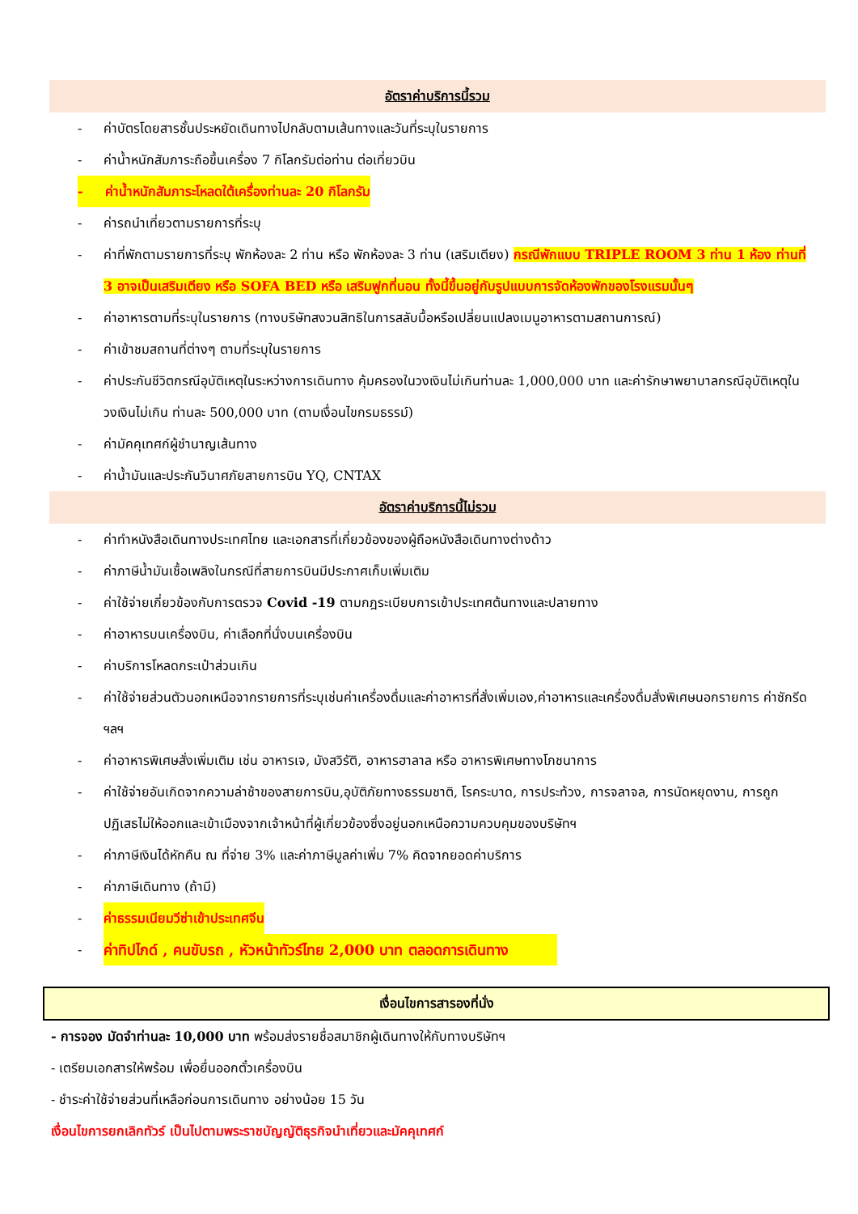อัตราค่าบริการนี้รวม
- ค่าบัตรโดยสารชั้นประหยัดเดินทางไปกลับตามเส้นทางและวันที่ระบุในรายการ
- ค่าน้ำหนักสัมภาระถือขึ้นเครื่อง 7 กิโลกรัมต่อท่าน ต่อเที่ยวบิน
- ค่าน้ำหนักสัมภาระโหลดใต้เครื่องท่านละ 20 กิโลกรัม
- ค่ารถนำเที่ยวตามรายการที่ระบุ
- ค่าที่พักตามรายการที่ระบุ พักห้องละ 2 ท่าน หรือ พักห้องละ 3 ท่าน (เสริมเตียง) กรณีพักแบบ TRIPLE ROOM 3 ท่าน 1 ห้อง ท่านที่ 3 อาจเป็นเสริมเตียง หรือ SOFA BED หรือ เสริมฟูกที่นอน ทั้งนี้ขึ้นอยู่กับรูปแบบการจัดห้องพักของโรงแรมนั้นๆ
- ค่าอาหารตามที่ระบุในรายการ (ทางบริษัทสงวนสิทธิในการสลับมื้อหรือเปลี่ยนแปลงเมนูอาหารตามสถานการณ์)
- ค่าเข้าชมสถานที่ต่างๆ ตามที่ระบุในรายการ
- ค่าประกันชีวิตกรณีอุบัติเหตุในระหว่างการเดินทาง คุ้มครองในวงเงินไม่เกินท่านละ 1,000,000 บาท และค่ารักษาพยาบาลกรณีอุบัติเหตุในวงเงินไม่เกิน ท่านละ 500,000 บาท (ตามเงื่อนไขกรมธรรม์)
- ค่ามัคคุเทศก์ผู้ชำนาญเส้นทาง
- ค่าน้ำมันและประกันวินาศภัยสายการบิน YQ, CNTAX
อัตราค่าบริการนี้ไม่รวม
- ค่าทำหนังสือเดินทางประเทศไทย และเอกสารที่เกี่ยวข้องของผู้ถือหนังสือเดินทางต่างด้าว
- ค่าภาษีน้ำมันเชื้อเพลิงในกรณีที่สายการบินมีประกาศเก็บเพิ่มเติม
- ค่าใช้จ่ายเกี่ยวข้องกับการตรวจ Covid -19 ตามกฎระเบียบการเข้าประเทศต้นทางและปลายทาง
- ค่าอาหารบนเครื่องบิน, ค่าเลือกที่นั่งบนเครื่องบิน
- ค่าบริการโหลดกระเป๋าส่วนเกิน
- ค่าใช้จ่ายส่วนตัวนอกเหนือจากรายการที่ระบุเช่นค่าเครื่องดื่มและค่าอาหารที่สั่งเพิ่มเอง,ค่าอาหารและเครื่องดื่มสั่งพิเศษนอกรายการ ค่าซักรีด ฯลฯ
- ค่าอาหารพิเศษสั่งเพิ่มเติม เช่น อาหารเจ, มังสวิรัติ, อาหารฮาลาล หรือ อาหารพิเศษทางโภชนาการ
- ค่าใช้จ่ายอันเกิดจากความล่าช้าของสายการบิน,อุบัติภัยทางธรรมชาติ, โรคระบาด, การประท้วง, การจลาจล, การนัดหยุดงาน, การถูกปฏิเสธไม่ให้ออกและเข้าเมืองจากเจ้าหน้าที่ผู้เกี่ยวข้องซึ่งอยู่นอกเหนือความควบคุมของบริษัทฯ
- ค่าภาษีเงินได้หักคืน ณ ที่จ่าย 3% และค่าภาษีมูลค่าเพิ่ม 7% คิดจากยอดค่าบริการ
- ค่าภาษีเดินทาง (ถ้ามี)
- ค่าธรรมเนียมวีซ่าเข้าประเทศจีน
- ค่าทิปไกด์ , คนขับรถ , หัวหน้าทัวร์ไทย 2,000 บาท ตลอดการเดินทาง
เงื่อนไขการสารองที่นั่ง
- การจอง มัดจำท่านละ 10,000 บาท พร้อมส่งรายชื่อสมาชิกผู้เดินทางให้กับทางบริษัทฯ
- เตรียมเอกสารให้พร้อม เพื่อยื่นออกตั๋วเครื่องบิน
- ชำระค่าใช้จ่ายส่วนที่เหลือก่อนการเดินทาง อย่างน้อย 15 วัน
เงื่อนไขการยกเลิกทัวร์ เป็นไปตามพระราชบัญญัติธุรกิจนำเที่ยวและมัคคุเทศก์